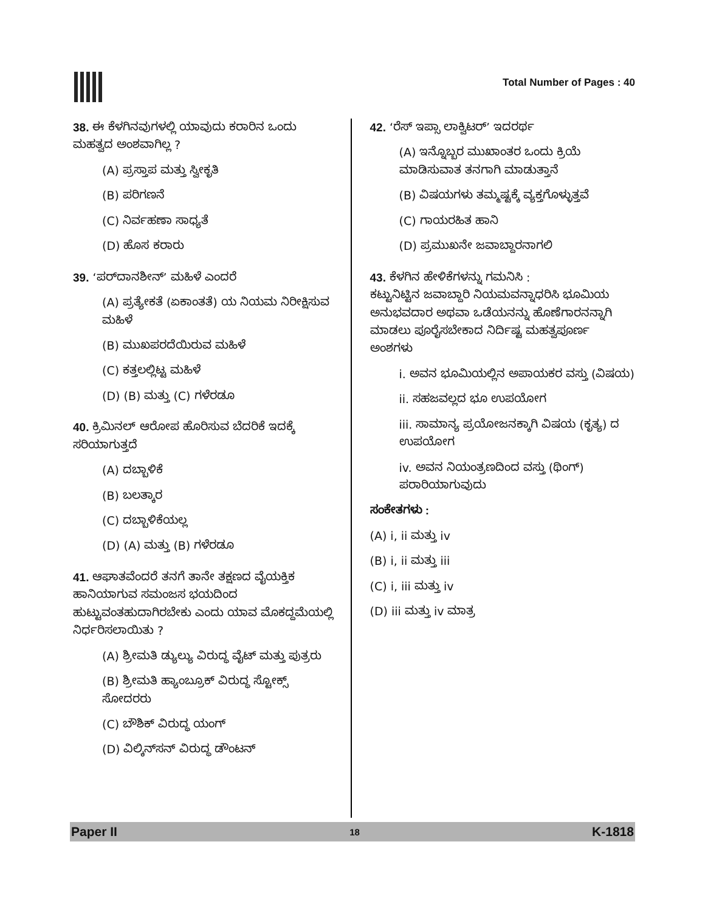Total Number of Pages : 40
38. ಈ ಕೆಳಗಿನವುಗಳಲ್ಲಿ ಯಾವುದು ಕರಾರಿನ ಒಂದು ಮಹತ್ವದ ಅಂಶವಾಗಿಲ್ಲ ?
(A) ಪ್ರಸ್ತಾಪ ಮತ್ತು ಸ್ವೀಕೃತಿ
(B) ಪರಿಗಣನೆ
(C) ನಿರ್ವಹಣಾ ಸಾಧ್ಯತೆ
(D) ಹೊಸ ಕರಾರು
39. ‘ಪರ್‌ದಾನಶೀನ್’ ಮಹಿಳೆ ಎಂದರೆ
(A) ಪ್ರತ್ಯೇಕತೆ (ಏಕಾಂತತೆ) ಯ ನಿಯಮ ನಿರೀಕ್ಷಿಸುವ ಮಹಿಳೆ
(B) ಮುಖಪರದೆಯಿರುವ ಮಹಿಳೆ
(C) ಕತ್ತಲಲ್ಲಿಟ್ಟ ಮಹಿಳೆ
(D) (B) ಮತ್ತು (C) ಗಳೆರಡೂ
40. ಕ್ರಿಮಿನಲ್ ಆರೋಪ ಹೊರಿಸುವ ಬೆದರಿಕೆ ಇದಕ್ಕೆ ಸರಿಯಾಗುತ್ತದೆ
(A) ದಬ್ಬಾಳಿಕೆ
(B) ಬಲತ್ಕಾರ
(C) ದಬ್ಬಾಳಿಕೆಯಲ್ಲ
(D) (A) ಮತ್ತು (B) ಗಳೆರಡೂ
41. ಆಘಾತವೆಂದರೆ ತನಗೆ ತಾನೇ ತಕ್ಷಣದ ವೈಯಕ್ತಿಕ ಹಾನಿಯಾಗುವ ಸಮಂಜಸ ಭಯದಿಂದ ಹುಟ್ಟುವಂತಹುದಾಗಿರಬೇಕು ಎಂದು ಯಾವ ಮೊಕದ್ದಮೆಯಲ್ಲಿ ನಿರ್ಧರಿಸಲಾಯಿತು ?
(A) ಶ್ರೀಮತಿ ಡ್ಯುಲ್ಯು ವಿರುದ್ಧ ವೈಟ್ ಮತ್ತು ಪುತ್ರರು
(B) ಶ್ರೀಮತಿ ಹ್ಯಾಂಬ್ರೂಕ್ ವಿರುದ್ಧ ಸ್ಟೋಕ್ಸ್ ಸೋದರರು
(C) ಬೌಶಿಕ್ ವಿರುದ್ಧ ಯಂಗ್
(D) ವಿಲ್ಕಿನ್‌ಸನ್ ವಿರುದ್ಧ ಡೌಂಟನ್
42. ‘ರೆಸ್ ಇಪ್ಸಾ ಲಾಕ್ವಿಟರ್’ ಇದರರ್ಥ
(A) ಇನ್ನೊಬ್ಬರ ಮುಖಾಂತರ ಒಂದು ಕ್ರಿಯೆ ಮಾಡಿಸುವಾತ ತನಗಾಗಿ ಮಾಡುತ್ತಾನೆ
(B) ವಿಷಯಗಳು ತಮ್ಮಷ್ಟಕ್ಕೆ ವ್ಯಕ್ತಗೊಳ್ಳುತ್ತವೆ
(C) ಗಾಯರಹಿತ ಹಾನಿ
(D) ಪ್ರಮುಖನೇ ಜವಾಬ್ದಾರನಾಗಲಿ
43. ಕೆಳಗಿನ ಹೇಳಿಕೆಗಳನ್ನು ಗಮನಿಸಿ :
ಕಟ್ಟುನಿಟ್ಟಿನ ಜವಾಬ್ದಾರಿ ನಿಯಮವನ್ನಾಧರಿಸಿ ಭೂಮಿಯ ಅನುಭವದಾರ ಅಥವಾ ಒಡೆಯನನ್ನು ಹೊಣೆಗಾರನನ್ನಾಗಿ ಮಾಡಲು ಪೂರೈಸಬೇಕಾದ ನಿರ್ದಿಷ್ಟ ಮಹತ್ವಪೂರ್ಣ ಅಂಶಗಳು
i. ಅವನ ಭೂಮಿಯಲ್ಲಿನ ಅಪಾಯಕರ ವಸ್ತು (ವಿಷಯ)
ii. ಸಹಜವಲ್ಲದ ಭೂ ಉಪಯೋಗ
iii. ಸಾಮಾನ್ಯ ಪ್ರಯೋಜನಕ್ಕಾಗಿ ವಿಷಯ (ಕೃತ್ಯ) ದ ಉಪಯೋಗ
iv. ಅವನ ನಿಯಂತ್ರಣದಿಂದ ವಸ್ತು (ಥಿಂಗ್) ಪರಾರಿಯಾಗುವುದು
ಸಂಕೇತಗಳು :
(A) i, ii ಮತ್ತು iv
(B) i, ii ಮತ್ತು iii
(C) i, iii ಮತ್ತು iv
(D) iii ಮತ್ತು iv ಮಾತ್ರ
Paper II 18 K-1818